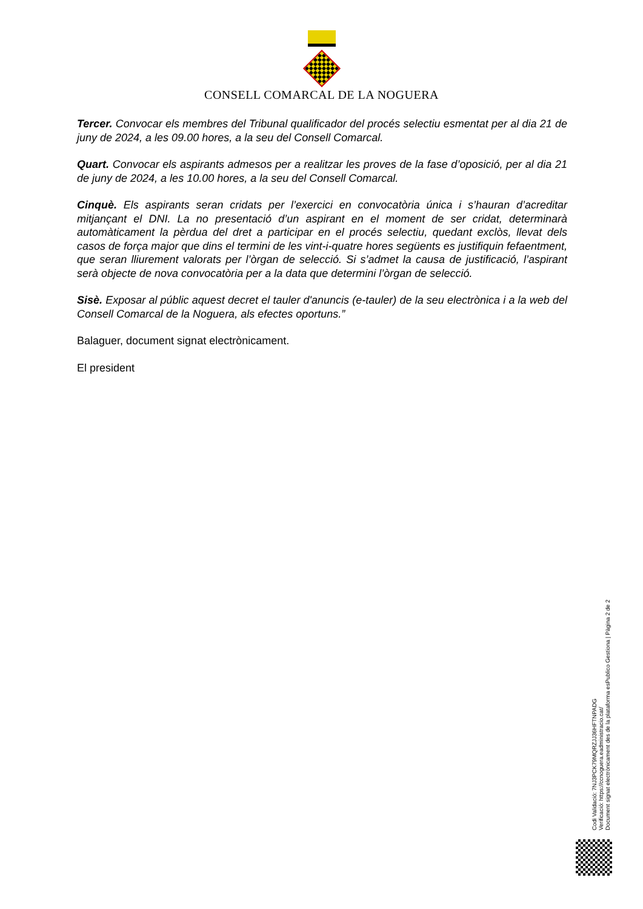CONSELL COMARCAL DE LA NOGUERA
Tercer. Convocar els membres del Tribunal qualificador del procés selectiu esmentat per al dia 21 de juny de 2024, a les 09.00 hores, a la seu del Consell Comarcal.
Quart. Convocar els aspirants admesos per a realitzar les proves de la fase d’oposició, per al dia 21 de juny de 2024, a les 10.00 hores, a la seu del Consell Comarcal.
Cinquè. Els aspirants seran cridats per l’exercici en convocatòria única i s’hauran d’acreditar mitjançant el DNI. La no presentació d’un aspirant en el moment de ser cridat, determinarà automàticament la pèrdua del dret a participar en el procés selectiu, quedant exclòs, llevat dels casos de força major que dins el termini de les vint-i-quatre hores següents es justifiquin fefaentment, que seran lliurement valorats per l’òrgan de selecció. Si s’admet la causa de justificació, l’aspirant serà objecte de nova convocatòria per a la data que determini l’òrgan de selecció.
Sisè. Exposar al públic aquest decret el tauler d'anuncis (e-tauler) de la seu electrònica i a la web del Consell Comarcal de la Noguera, als efectes oportuns.”
Balaguer, document signat electrònicament.
El president
Codi Validació: 7NJ3PCK79MQRZJJ36HFTNPADG
Verificació: https://ccnoguera.eadministracio.cat/
Document signat electrònicament des de la plataforma esPublico Gestiona | Pàgina 2 de 2